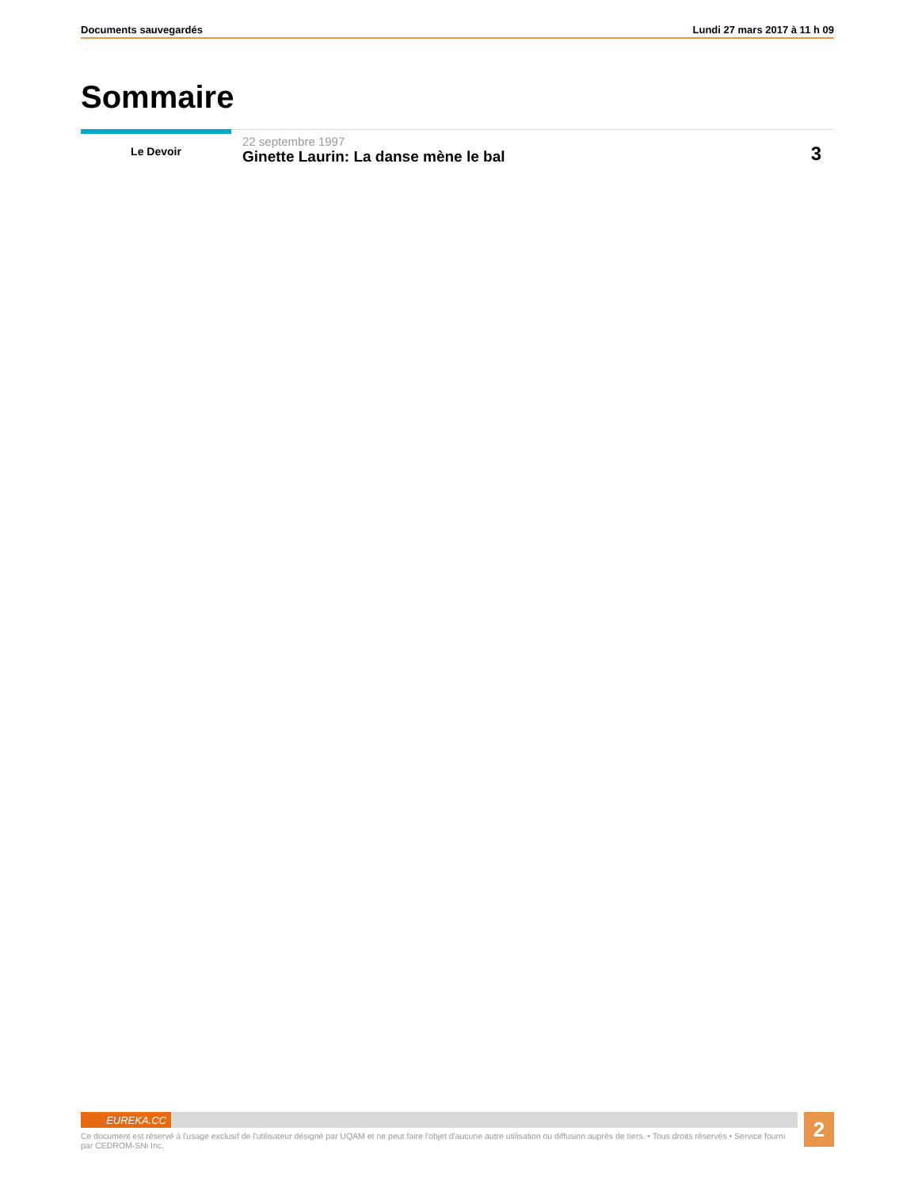Documents sauvegardés Lundi 27 mars 2017 à 11 h 09
Sommaire
Le Devoir
22 septembre 1997
Ginette Laurin: La danse mène le bal
3
EUREKA.CC
Ce document est réservé à l'usage exclusif de l'utilisateur désigné par UQAM et ne peut faire l'objet d'aucune autre utilisation ou diffusion auprès de tiers. • Tous droits réservés • Service fourni par CEDROM-SNi Inc.
2